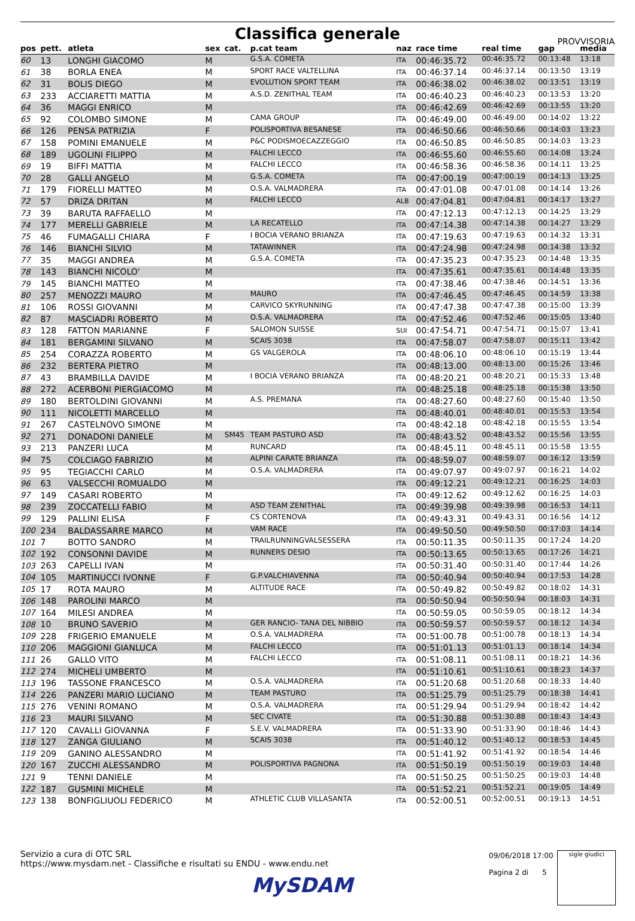Classifica generale
PROVVISORIA
| pos | pett. | atleta | sex | cat. | p.cat team | naz | race time | real time | gap | media |
| --- | --- | --- | --- | --- | --- | --- | --- | --- | --- | --- |
| 60 | 13 | LONGHI GIACOMO | M | | G.S.A. COMETA | ITA | 00:46:35.72 | 00:46:35.72 | 00:13:48 | 13:18 |
| 61 | 38 | BORLA ENEA | M | | SPORT RACE VALTELLINA | ITA | 00:46:37.14 | 00:46:37.14 | 00:13:50 | 13:19 |
| 62 | 31 | BOLIS DIEGO | M | | EVOLUTION SPORT TEAM | ITA | 00:46:38.02 | 00:46:38.02 | 00:13:51 | 13:19 |
| 63 | 233 | ACCIARETTI MATTIA | M | | A.S.D. ZENITHAL TEAM | ITA | 00:46:40.23 | 00:46:40.23 | 00:13:53 | 13:20 |
| 64 | 36 | MAGGI ENRICO | M | | | ITA | 00:46:42.69 | 00:46:42.69 | 00:13:55 | 13:20 |
| 65 | 92 | COLOMBO SIMONE | M | | CAMA GROUP | ITA | 00:46:49.00 | 00:46:49.00 | 00:14:02 | 13:22 |
| 66 | 126 | PENSA PATRIZIA | F | | POLISPORTIVA BESANESE | ITA | 00:46:50.66 | 00:46:50.66 | 00:14:03 | 13:23 |
| 67 | 158 | POMINI EMANUELE | M | | P&C PODISMOECAZZEGGIO | ITA | 00:46:50.85 | 00:46:50.85 | 00:14:03 | 13:23 |
| 68 | 189 | UGOLINI FILIPPO | M | | FALCHI LECCO | ITA | 00:46:55.60 | 00:46:55.60 | 00:14:08 | 13:24 |
| 69 | 19 | BIFFI MATTIA | M | | FALCHI LECCO | ITA | 00:46:58.36 | 00:46:58.36 | 00:14:11 | 13:25 |
| 70 | 28 | GALLI ANGELO | M | | G.S.A. COMETA | ITA | 00:47:00.19 | 00:47:00.19 | 00:14:13 | 13:25 |
| 71 | 179 | FIORELLI MATTEO | M | | O.S.A. VALMADRERA | ITA | 00:47:01.08 | 00:47:01.08 | 00:14:14 | 13:26 |
| 72 | 57 | DRIZA DRITAN | M | | FALCHI LECCO | ALB | 00:47:04.81 | 00:47:04.81 | 00:14:17 | 13:27 |
| 73 | 39 | BARUTA RAFFAELLO | M | | | ITA | 00:47:12.13 | 00:47:12.13 | 00:14:25 | 13:29 |
| 74 | 177 | MERELLI GABRIELE | M | | LA RECATELLO | ITA | 00:47:14.38 | 00:47:14.38 | 00:14:27 | 13:29 |
| 75 | 46 | FUMAGALLI CHIARA | F | | I BOCIA VERANO BRIANZA | ITA | 00:47:19.63 | 00:47:19.63 | 00:14:32 | 13:31 |
| 76 | 146 | BIANCHI SILVIO | M | | TATAWINNER | ITA | 00:47:24.98 | 00:47:24.98 | 00:14:38 | 13:32 |
| 77 | 35 | MAGGI ANDREA | M | | G.S.A. COMETA | ITA | 00:47:35.23 | 00:47:35.23 | 00:14:48 | 13:35 |
| 78 | 143 | BIANCHI NICOLO' | M | | | ITA | 00:47:35.61 | 00:47:35.61 | 00:14:48 | 13:35 |
| 79 | 145 | BIANCHI MATTEO | M | | | ITA | 00:47:38.46 | 00:47:38.46 | 00:14:51 | 13:36 |
| 80 | 257 | MENOZZI MAURO | M | | MAURO | ITA | 00:47:46.45 | 00:47:46.45 | 00:14:59 | 13:38 |
| 81 | 106 | ROSSI GIOVANNI | M | | CARVICO SKYRUNNING | ITA | 00:47:47.38 | 00:47:47.38 | 00:15:00 | 13:39 |
| 82 | 87 | MASCIADRI ROBERTO | M | | O.S.A. VALMADRERA | ITA | 00:47:52.46 | 00:47:52.46 | 00:15:05 | 13:40 |
| 83 | 128 | FATTON MARIANNE | F | | SALOMON SUISSE | SUI | 00:47:54.71 | 00:47:54.71 | 00:15:07 | 13:41 |
| 84 | 181 | BERGAMINI SILVANO | M | | SCAIS 3038 | ITA | 00:47:58.07 | 00:47:58.07 | 00:15:11 | 13:42 |
| 85 | 254 | CORAZZA ROBERTO | M | | GS VALGEROLA | ITA | 00:48:06.10 | 00:48:06.10 | 00:15:19 | 13:44 |
| 86 | 232 | BERTERA PIETRO | M | | | ITA | 00:48:13.00 | 00:48:13.00 | 00:15:26 | 13:46 |
| 87 | 43 | BRAMBILLA DAVIDE | M | | I BOCIA VERANO BRIANZA | ITA | 00:48:20.21 | 00:48:20.21 | 00:15:33 | 13:48 |
| 88 | 272 | ACERBONI PIERGIACOMO | M | | | ITA | 00:48:25.18 | 00:48:25.18 | 00:15:38 | 13:50 |
| 89 | 180 | BERTOLDINI GIOVANNI | M | | A.S. PREMANA | ITA | 00:48:27.60 | 00:48:27.60 | 00:15:40 | 13:50 |
| 90 | 111 | NICOLETTI MARCELLO | M | | | ITA | 00:48:40.01 | 00:48:40.01 | 00:15:53 | 13:54 |
| 91 | 267 | CASTELNOVO SIMONE | M | | | ITA | 00:48:42.18 | 00:48:42.18 | 00:15:55 | 13:54 |
| 92 | 271 | DONADONI DANIELE | M | SM45 | TEAM PASTURO ASD | ITA | 00:48:43.52 | 00:48:43.52 | 00:15:56 | 13:55 |
| 93 | 213 | PANZERI LUCA | M | | RUNCARD | ITA | 00:48:45.11 | 00:48:45.11 | 00:15:58 | 13:55 |
| 94 | 75 | COLCIAGO FABRIZIO | M | | ALPINI CARATE BRIANZA | ITA | 00:48:59.07 | 00:48:59.07 | 00:16:12 | 13:59 |
| 95 | 95 | TEGIACCHI CARLO | M | | O.S.A. VALMADRERA | ITA | 00:49:07.97 | 00:49:07.97 | 00:16:21 | 14:02 |
| 96 | 63 | VALSECCHI ROMUALDO | M | | | ITA | 00:49:12.21 | 00:49:12.21 | 00:16:25 | 14:03 |
| 97 | 149 | CASARI ROBERTO | M | | | ITA | 00:49:12.62 | 00:49:12.62 | 00:16:25 | 14:03 |
| 98 | 239 | ZOCCATELLI FABIO | M | | ASD TEAM ZENITHAL | ITA | 00:49:39.98 | 00:49:39.98 | 00:16:53 | 14:11 |
| 99 | 129 | PALLINI ELISA | F | | CS CORTENOVA | ITA | 00:49:43.31 | 00:49:43.31 | 00:16:56 | 14:12 |
| 100 | 234 | BALDASSARRE MARCO | M | | VAM RACE | ITA | 00:49:50.50 | 00:49:50.50 | 00:17:03 | 14:14 |
| 101 | 7 | BOTTO SANDRO | M | | TRAILRUNNINGVALSESSERA | ITA | 00:50:11.35 | 00:50:11.35 | 00:17:24 | 14:20 |
| 102 | 192 | CONSONNI DAVIDE | M | | RUNNERS DESIO | ITA | 00:50:13.65 | 00:50:13.65 | 00:17:26 | 14:21 |
| 103 | 263 | CAPELLI IVAN | M | | | ITA | 00:50:31.40 | 00:50:31.40 | 00:17:44 | 14:26 |
| 104 | 105 | MARTINUCCI IVONNE | F | | G.P.VALCHIAVENNA | ITA | 00:50:40.94 | 00:50:40.94 | 00:17:53 | 14:28 |
| 105 | 17 | ROTA MAURO | M | | ALTITUDE RACE | ITA | 00:50:49.82 | 00:50:49.82 | 00:18:02 | 14:31 |
| 106 | 148 | PAROLINI MARCO | M | | | ITA | 00:50:50.94 | 00:50:50.94 | 00:18:03 | 14:31 |
| 107 | 164 | MILESI ANDREA | M | | | ITA | 00:50:59.05 | 00:50:59.05 | 00:18:12 | 14:34 |
| 108 | 10 | BRUNO SAVERIO | M | | GER RANCIO- TANA DEL NIBBIO | ITA | 00:50:59.57 | 00:50:59.57 | 00:18:12 | 14:34 |
| 109 | 228 | FRIGERIO EMANUELE | M | | O.S.A. VALMADRERA | ITA | 00:51:00.78 | 00:51:00.78 | 00:18:13 | 14:34 |
| 110 | 206 | MAGGIONI GIANLUCA | M | | FALCHI LECCO | ITA | 00:51:01.13 | 00:51:01.13 | 00:18:14 | 14:34 |
| 111 | 26 | GALLO VITO | M | | FALCHI LECCO | ITA | 00:51:08.11 | 00:51:08.11 | 00:18:21 | 14:36 |
| 112 | 274 | MICHELI UMBERTO | M | | | ITA | 00:51:10.61 | 00:51:10.61 | 00:18:23 | 14:37 |
| 113 | 196 | TASSONE FRANCESCO | M | | O.S.A. VALMADRERA | ITA | 00:51:20.68 | 00:51:20.68 | 00:18:33 | 14:40 |
| 114 | 226 | PANZERI MARIO LUCIANO | M | | TEAM PASTURO | ITA | 00:51:25.79 | 00:51:25.79 | 00:18:38 | 14:41 |
| 115 | 276 | VENINI ROMANO | M | | O.S.A. VALMADRERA | ITA | 00:51:29.94 | 00:51:29.94 | 00:18:42 | 14:42 |
| 116 | 23 | MAURI SILVANO | M | | SEC CIVATE | ITA | 00:51:30.88 | 00:51:30.88 | 00:18:43 | 14:43 |
| 117 | 120 | CAVALLI GIOVANNA | F | | S.E.V. VALMADRERA | ITA | 00:51:33.90 | 00:51:33.90 | 00:18:46 | 14:43 |
| 118 | 127 | ZANGA GIULIANO | M | | SCAIS 3038 | ITA | 00:51:40.12 | 00:51:40.12 | 00:18:53 | 14:45 |
| 119 | 209 | GANINO ALESSANDRO | M | | | ITA | 00:51:41.92 | 00:51:41.92 | 00:18:54 | 14:46 |
| 120 | 167 | ZUCCHI ALESSANDRO | M | | POLISPORTIVA PAGNONA | ITA | 00:51:50.19 | 00:51:50.19 | 00:19:03 | 14:48 |
| 121 | 9 | TENNI DANIELE | M | | | ITA | 00:51:50.25 | 00:51:50.25 | 00:19:03 | 14:48 |
| 122 | 187 | GUSMINI MICHELE | M | | | ITA | 00:51:52.21 | 00:51:52.21 | 00:19:05 | 14:49 |
| 123 | 138 | BONFIGLIUOLI FEDERICO | M | | ATHLETIC CLUB VILLASANTA | ITA | 00:52:00.51 | 00:52:00.51 | 00:19:13 | 14:51 |
Servizio a cura di OTC SRL
https://www.mysdam.net - Classifiche e risultati su ENDU - www.endu.net
MySDAM
09/06/2018 17:00
Pagina 2 di 5
sigle giudici